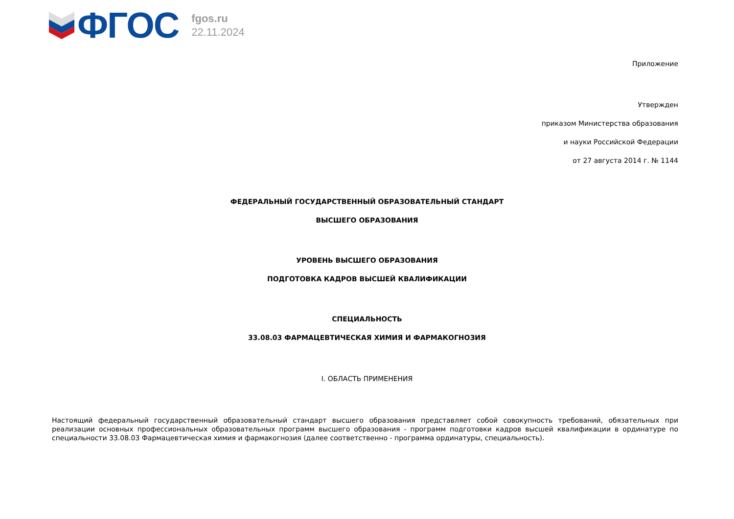ФГОС
fgos.ru
22.11.2024
Приложение
Утвержден
приказом Министерства образования
и науки Российской Федерации
от 27 августа 2014 г. № 1144
ФЕДЕРАЛЬНЫЙ ГОСУДАРСТВЕННЫЙ ОБРАЗОВАТЕЛЬНЫЙ СТАНДАРТ
ВЫСШЕГО ОБРАЗОВАНИЯ
УРОВЕНЬ ВЫСШЕГО ОБРАЗОВАНИЯ
ПОДГОТОВКА КАДРОВ ВЫСШЕЙ КВАЛИФИКАЦИИ
СПЕЦИАЛЬНОСТЬ
33.08.03 ФАРМАЦЕВТИЧЕСКАЯ ХИМИЯ И ФАРМАКОГНОЗИЯ
I. ОБЛАСТЬ ПРИМЕНЕНИЯ
Настоящий федеральный государственный образовательный стандарт высшего образования представляет собой совокупность требований, обязательных при реализации основных профессиональных образовательных программ высшего образования - программ подготовки кадров высшей квалификации в ординатуре по специальности 33.08.03 Фармацевтическая химия и фармакогнозия (далее соответственно - программа ординатуры, специальность).